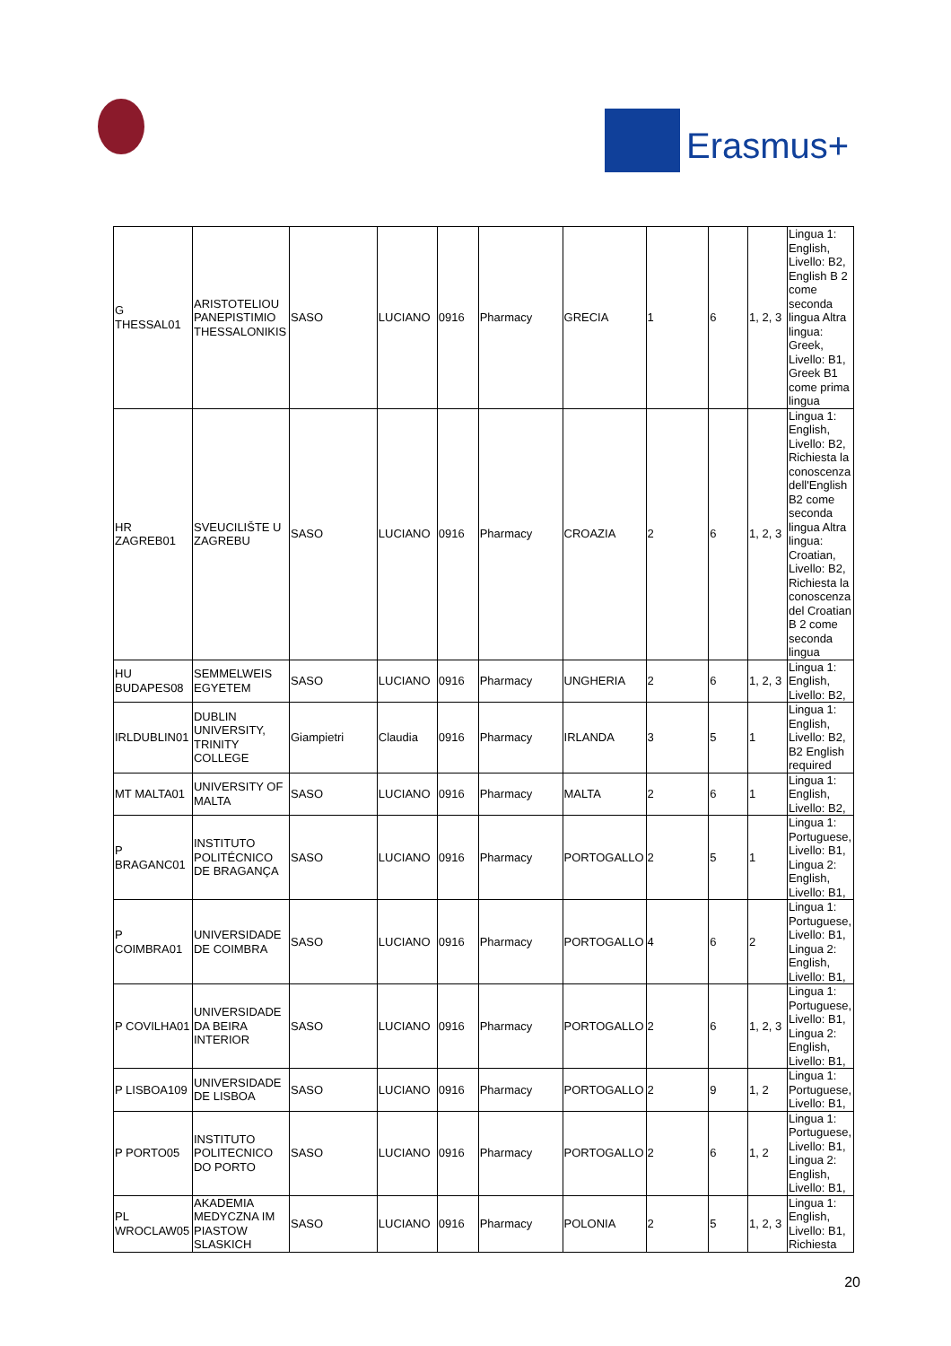Erasmus+
| G THESSAL01 | ARISTOTELIOU PANEPISTIMIO THESSALONIKIS | SASO | LUCIANO | 0916 | Pharmacy | GRECIA | 1 | 6 | 1, 2, 3 | Lingua 1: English, Livello: B2, English B 2 come seconda lingua Altra lingua: Greek, Livello: B1, Greek B1 come prima lingua |
| HR ZAGREB01 | SVEUCILIŠTE U ZAGREBU | SASO | LUCIANO | 0916 | Pharmacy | CROAZIA | 2 | 6 | 1, 2, 3 | Lingua 1: English, Livello: B2, Richiesta la conoscenza dell'English B2 come seconda lingua Altra lingua: Croatian, Livello: B2, Richiesta la conoscenza del Croatian B 2 come seconda lingua |
| HU BUDAPES08 | SEMMELWEIS EGYETEM | SASO | LUCIANO | 0916 | Pharmacy | UNGHERIA | 2 | 6 | 1, 2, 3 | Lingua 1: English, Livello: B2, |
| IRLDUBLIN01 | DUBLIN UNIVERSITY, TRINITY COLLEGE | Giampietri | Claudia | 0916 | Pharmacy | IRLANDA | 3 | 5 | 1 | Lingua 1: English, Livello: B2, B2 English required |
| MT MALTA01 | UNIVERSITY OF MALTA | SASO | LUCIANO | 0916 | Pharmacy | MALTA | 2 | 6 | 1 | Lingua 1: English, Livello: B2, |
| P BRAGANC01 | INSTITUTO POLITÉCNICO DE BRAGANÇA | SASO | LUCIANO | 0916 | Pharmacy | PORTOGALLO | 2 | 5 | 1 | Lingua 1: Portuguese, Livello: B1, Lingua 2: English, Livello: B1, |
| P COIMBRA01 | UNIVERSIDADE DE COIMBRA | SASO | LUCIANO | 0916 | Pharmacy | PORTOGALLO | 4 | 6 | 2 | Lingua 1: Portuguese, Livello: B1, Lingua 2: English, Livello: B1, |
| P COVILHA01 | UNIVERSIDADE DA BEIRA INTERIOR | SASO | LUCIANO | 0916 | Pharmacy | PORTOGALLO | 2 | 6 | 1, 2, 3 | Lingua 1: Portuguese, Livello: B1, Lingua 2: English, Livello: B1, |
| P LISBOA109 | UNIVERSIDADE DE LISBOA | SASO | LUCIANO | 0916 | Pharmacy | PORTOGALLO | 2 | 9 | 1, 2 | Lingua 1: Portuguese, Livello: B1, |
| P PORTO05 | INSTITUTO POLITECNICO DO PORTO | SASO | LUCIANO | 0916 | Pharmacy | PORTOGALLO | 2 | 6 | 1, 2 | Lingua 1: Portuguese, Livello: B1, Lingua 2: English, Livello: B1, |
| PL WROCLAW05 | AKADEMIA MEDYCZNA IM PIASTOW SLASKICH | SASO | LUCIANO | 0916 | Pharmacy | POLONIA | 2 | 5 | 1, 2, 3 | Lingua 1: English, Livello: B1, Richiesta |
20